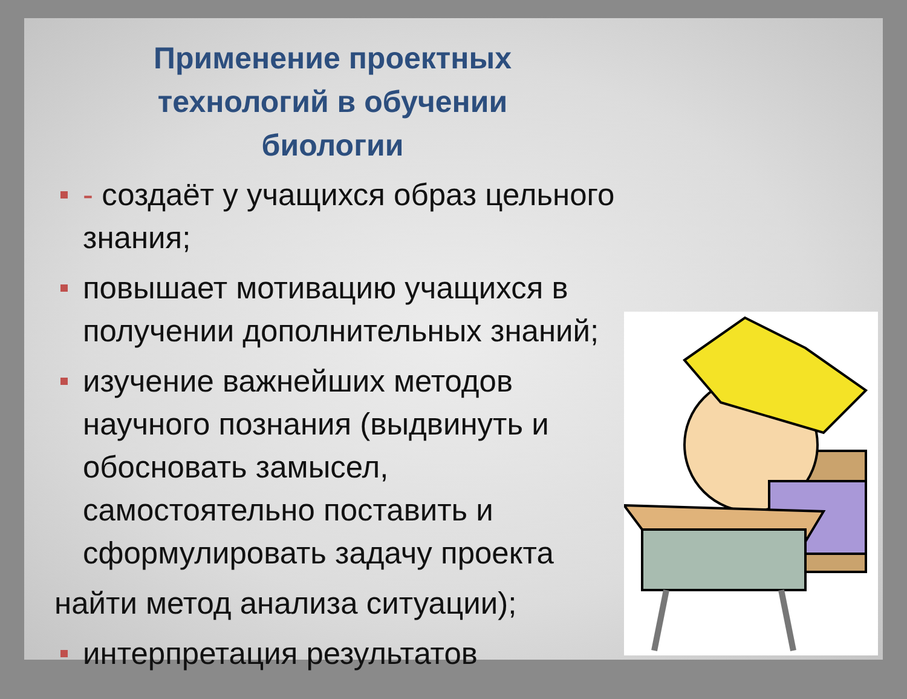Применение проектных технологий в обучении биологии
- создаёт у учащихся образ цельного знания;
повышает мотивацию учащихся в получении дополнительных знаний;
изучение важнейших методов научного познания (выдвинуть и обосновать замысел, самостоятельно поставить и сформулировать задачу проекта
найти метод анализа ситуации);
интерпретация результатов